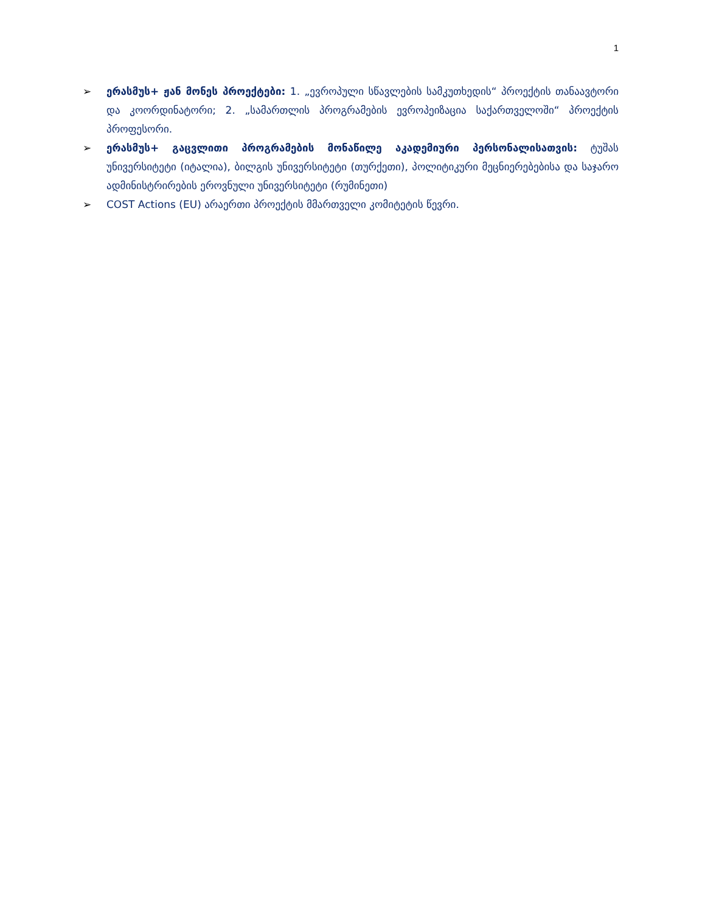1
➢ ერასმუს+ ჟან მონეს პროექტები: 1. „ევროპული სწავლების სამკუთხედის“ პროექტის თანაავტორი და კოორდინატორი; 2. „სამართლის პროგრამების ევროპეიზაცია საქართველოში“ პროექტის პროფესორი.
➢ ერასმუს+ გაცვლითი პროგრამების მონაწილე აკადემიური პერსონალისათვის: ტუშას უნივერსიტეტი (იტალია), ბილგის უნივერსიტეტი (თურქეთი), პოლიტიკური მეცნიერებებისა და საჯარო ადმინისტრირების ეროვნული უნივერსიტეტი (რუმინეთი)
➢ COST Actions (EU) არაერთი პროექტის მმართველი კომიტეტის წევრი.